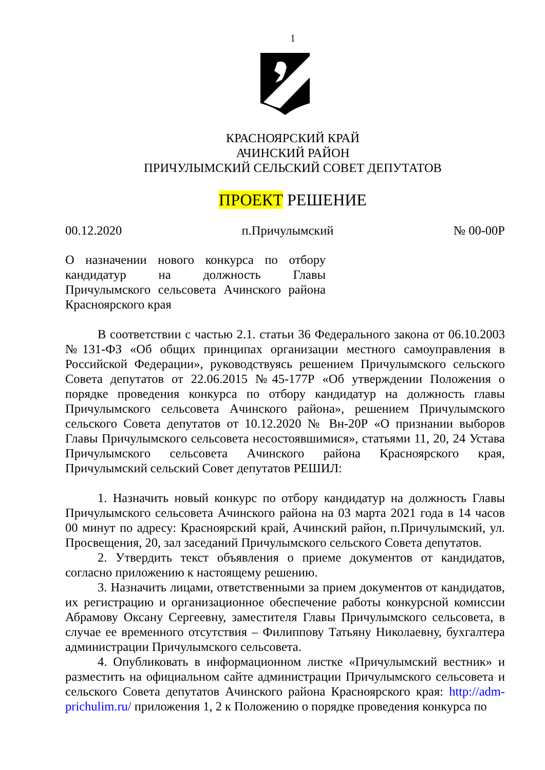1
КРАСНОЯРСКИЙ КРАЙ
АЧИНСКИЙ РАЙОН
ПРИЧУЛЫМСКИЙ СЕЛЬСКИЙ СОВЕТ ДЕПУТАТОВ
ПРОЕКТ РЕШЕНИЕ
00.12.2020 п.Причулымский № 00-00Р
О назначении нового конкурса по отбору кандидатур на должность Главы Причулымского сельсовета Ачинского района Красноярского края
В соответствии с частью 2.1. статьи 36 Федерального закона от 06.10.2003 №131-ФЗ «Об общих принципах организации местного самоуправления в Российской Федерации», руководствуясь решением Причулымского сельского Совета депутатов от 22.06.2015 №45-177Р «Об утверждении Положения о порядке проведения конкурса по отбору кандидатур на должность главы Причулымского сельсовета Ачинского района», решением Причулымского сельского Совета депутатов от 10.12.2020 № Вн-20Р «О признании выборов Главы Причулымского сельсовета несостоявшимися», статьями 11, 20, 24 Устава Причулымского сельсовета Ачинского района Красноярского края, Причулымский сельский Совет депутатов РЕШИЛ:
1. Назначить новый конкурс по отбору кандидатур на должность Главы Причулымского сельсовета Ачинского района на 03 марта 2021 года в 14 часов 00 минут по адресу: Красноярский край, Ачинский район, п.Причулымский, ул. Просвещения, 20, зал заседаний Причулымского сельского Совета депутатов.
2. Утвердить текст объявления о приеме документов от кандидатов, согласно приложению к настоящему решению.
3. Назначить лицами, ответственными за прием документов от кандидатов, их регистрацию и организационное обеспечение работы конкурсной комиссии Абрамову Оксану Сергеевну, заместителя Главы Причулымского сельсовета, в случае ее временного отсутствия – Филиппову Татьяну Николаевну, бухгалтера администрации Причулымского сельсовета.
4. Опубликовать в информационном листке «Причулымский вестник» и разместить на официальном сайте администрации Причулымского сельсовета и сельского Совета депутатов Ачинского района Красноярского края: http://adm-prichulim.ru/ приложения 1, 2 к Положению о порядке проведения конкурса по